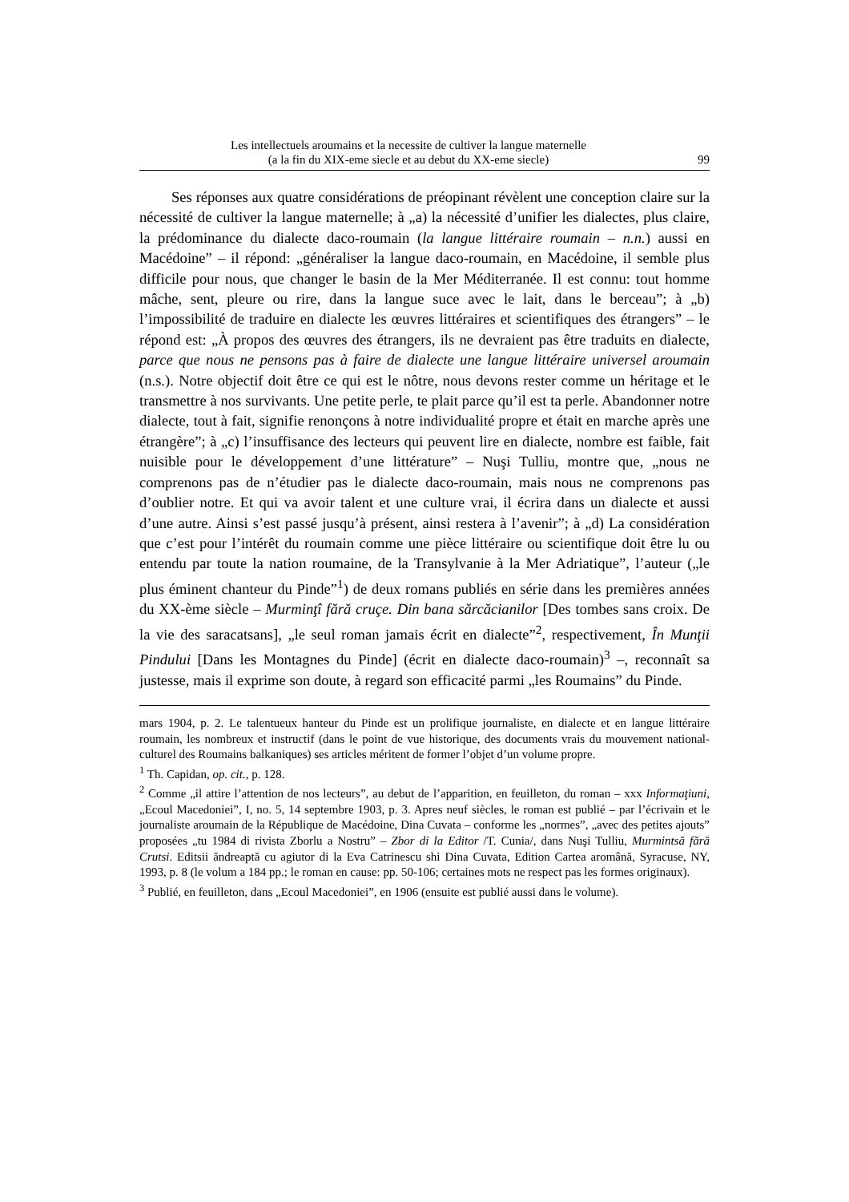Les intellectuels aroumains et la necessite de cultiver la langue maternelle
(a la fin du XIX-eme siecle et au debut du XX-eme siecle)
99
Ses réponses aux quatre considérations de préopinant révèlent une conception claire sur la nécessité de cultiver la langue maternelle; à „a) la nécessité d’unifier les dialectes, plus claire, la prédominance du dialecte daco-roumain (la langue littéraire roumain – n.n.) aussi en Macédoine” – il répond: „généraliser la langue daco-roumain, en Macédoine, il semble plus difficile pour nous, que changer le basin de la Mer Méditerranée. Il est connu: tout homme mâche, sent, pleure ou rire, dans la langue suce avec le lait, dans le berceau”; à „b) l’impossibilité de traduire en dialecte les œuvres littéraires et scientifiques des étrangers” – le répond est: „À propos des œuvres des étrangers, ils ne devraient pas être traduits en dialecte, parce que nous ne pensons pas à faire de dialecte une langue littéraire universel aroumain (n.s.). Notre objectif doit être ce qui est le nôtre, nous devons rester comme un héritage et le transmettre à nos survivants. Une petite perle, te plait parce qu’il est ta perle. Abandonner notre dialecte, tout à fait, signifie renonçons à notre individualité propre et était en marche après une étrangère”; à „c) l’insuffisance des lecteurs qui peuvent lire en dialecte, nombre est faible, fait nuisible pour le développement d’une littérature” – Nuşi Tulliu, montre que, „nous ne comprenons pas de n’étudier pas le dialecte daco-roumain, mais nous ne comprenons pas d’oublier notre. Et qui va avoir talent et une culture vrai, il écrira dans un dialecte et aussi d’une autre. Ainsi s’est passé jusqu’à présent, ainsi restera à l’avenir”; à „d) La considération que c’est pour l’intérêt du roumain comme une pièce littéraire ou scientifique doit être lu ou entendu par toute la nation roumaine, de la Transylvanie à la Mer Adriatique”, l’auteur („le plus éminent chanteur du Pinde”<sup>1</sup>) de deux romans publiés en série dans les premières années du XX-ème siècle – Murminţî fără cruçe. Din bana sărcăcianilor [Des tombes sans croix. De la vie des saracatsans], „le seul roman jamais écrit en dialecte”<sup>2</sup>, respectivement, În Munţii Pindului [Dans les Montagnes du Pinde] (écrit en dialecte daco-roumain)<sup>3</sup> –, reconnaît sa justesse, mais il exprime son doute, à regard son efficacité parmi „les Roumains” du Pinde.
mars 1904, p. 2. Le talentueux hanteur du Pinde est un prolifique journaliste, en dialecte et en langue littéraire roumain, les nombreux et instructif (dans le point de vue historique, des documents vrais du mouvement national-culturel des Roumains balkaniques) ses articles méritent de former l’objet d’un volume propre.
<sup>1</sup> Th. Capidan, op. cit., p. 128.
<sup>2</sup> Comme „il attire l’attention de nos lecteurs”, au debut de l’apparition, en feuilleton, du roman – xxx Informaţiuni, „Ecoul Macedoniei”, I, no. 5, 14 septembre 1903, p. 3. Apres neuf siècles, le roman est publié – par l’écrivain et le journaliste aroumain de la République de Macédoine, Dina Cuvata – conforme les „normes”, „avec des petites ajouts” proposées „tu 1984 di rivista Zborlu a Nostru” – Zbor di la Editor /T. Cunia/, dans Nuşi Tulliu, Murmintsă fără Crutsi. Editsii ăndreaptă cu agiutor di la Eva Catrinescu shi Dina Cuvata, Edition Cartea aromână, Syracuse, NY, 1993, p. 8 (le volum a 184 pp.; le roman en cause: pp. 50-106; certaines mots ne respect pas les formes originaux).
<sup>3</sup> Publié, en feuilleton, dans „Ecoul Macedoniei”, en 1906 (ensuite est publié aussi dans le volume).